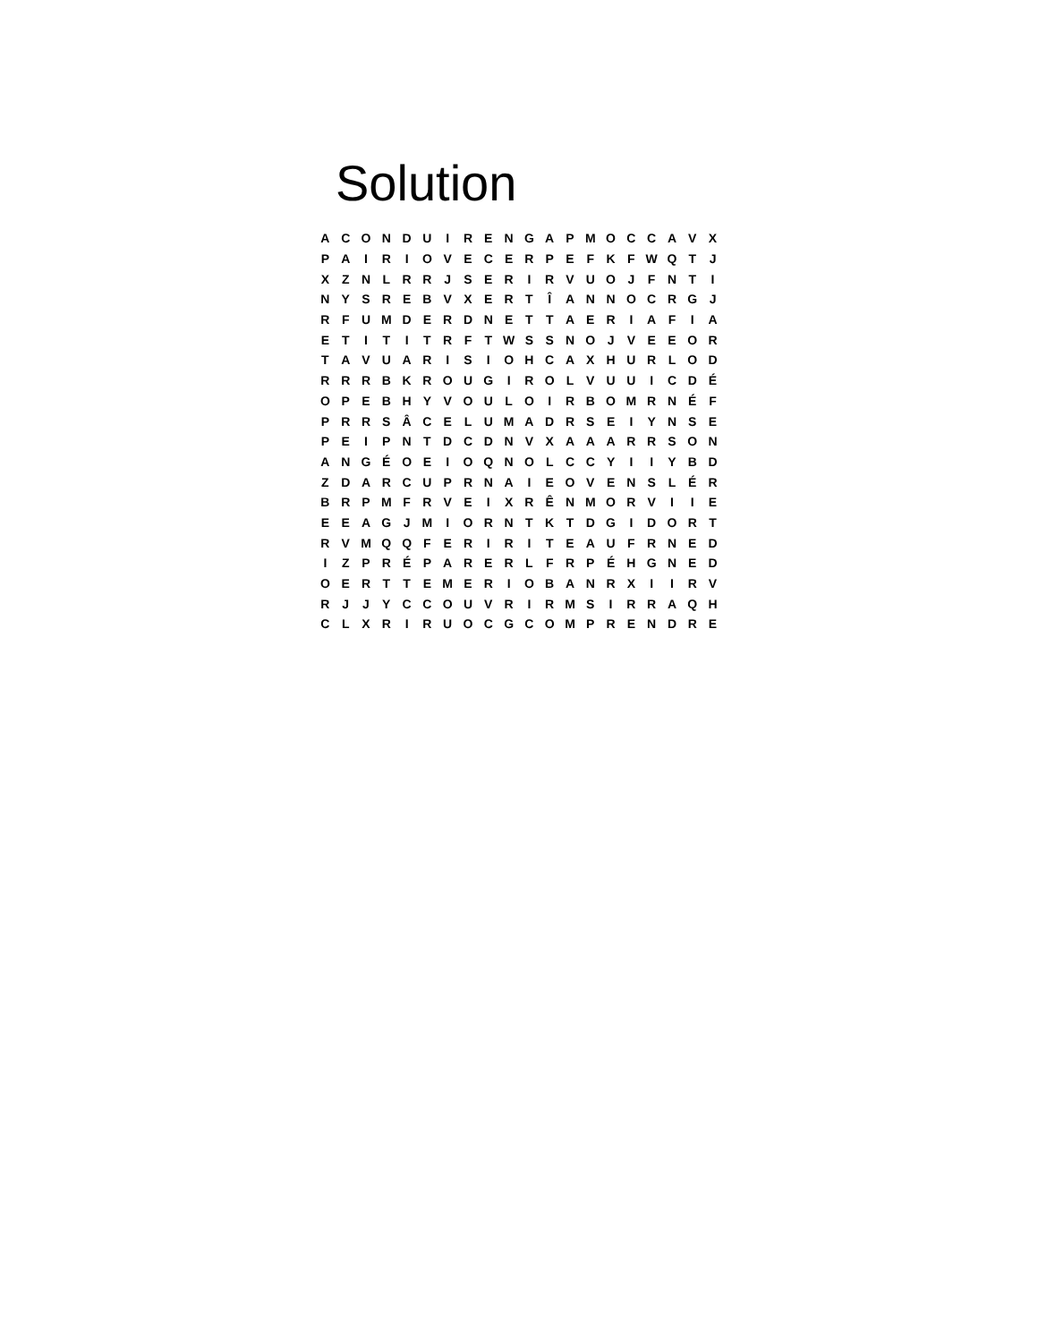Solution
| A | C | O | N | D | U | I | R | E | N | G | A | P | M | O | C | C | A | V | X |
| P | A | I | R | I | O | V | E | C | E | R | P | E | F | K | F | W | Q | T | J |
| X | Z | N | L | R | R | J | S | E | R | I | R | V | U | O | J | F | N | T | I |
| N | Y | S | R | E | B | V | X | E | R | T | Î | A | N | N | O | C | R | G | J |
| R | F | U | M | D | E | R | D | N | E | T | T | A | E | R | I | A | F | I | A |
| E | T | I | T | I | T | R | F | T | W | S | S | N | O | J | V | E | E | O | R |
| T | A | V | U | A | R | I | S | I | O | H | C | A | X | H | U | R | L | O | D |
| R | R | R | B | K | R | O | U | G | I | R | O | L | V | U | U | I | C | D | É |
| O | P | E | B | H | Y | V | O | U | L | O | I | R | B | O | M | R | N | É | F |
| P | R | R | S | Â | C | E | L | U | M | A | D | R | S | E | I | Y | N | S | E |
| P | E | I | P | N | T | D | C | D | N | V | X | A | A | A | R | R | S | O | N |
| A | N | G | É | O | E | I | O | Q | N | O | L | C | C | Y | I | I | Y | B | D |
| Z | D | A | R | C | U | P | R | N | A | I | E | O | V | E | N | S | L | É | R |
| B | R | P | M | F | R | V | E | I | X | R | Ê | N | M | O | R | V | I | I | E |
| E | E | A | G | J | M | I | O | R | N | T | K | T | D | G | I | D | O | R | T |
| R | V | M | Q | Q | F | E | R | I | R | I | T | E | A | U | F | R | N | E | D |
| I | Z | P | R | É | P | A | R | E | R | L | F | R | P | É | H | G | N | E | D |
| O | E | R | T | T | E | M | E | R | I | O | B | A | N | R | X | I | I | R | V |
| R | J | J | Y | C | C | O | U | V | R | I | R | M | S | I | R | R | A | Q | H |
| C | L | X | R | I | R | U | O | C | G | C | O | M | P | R | E | N | D | R | E |